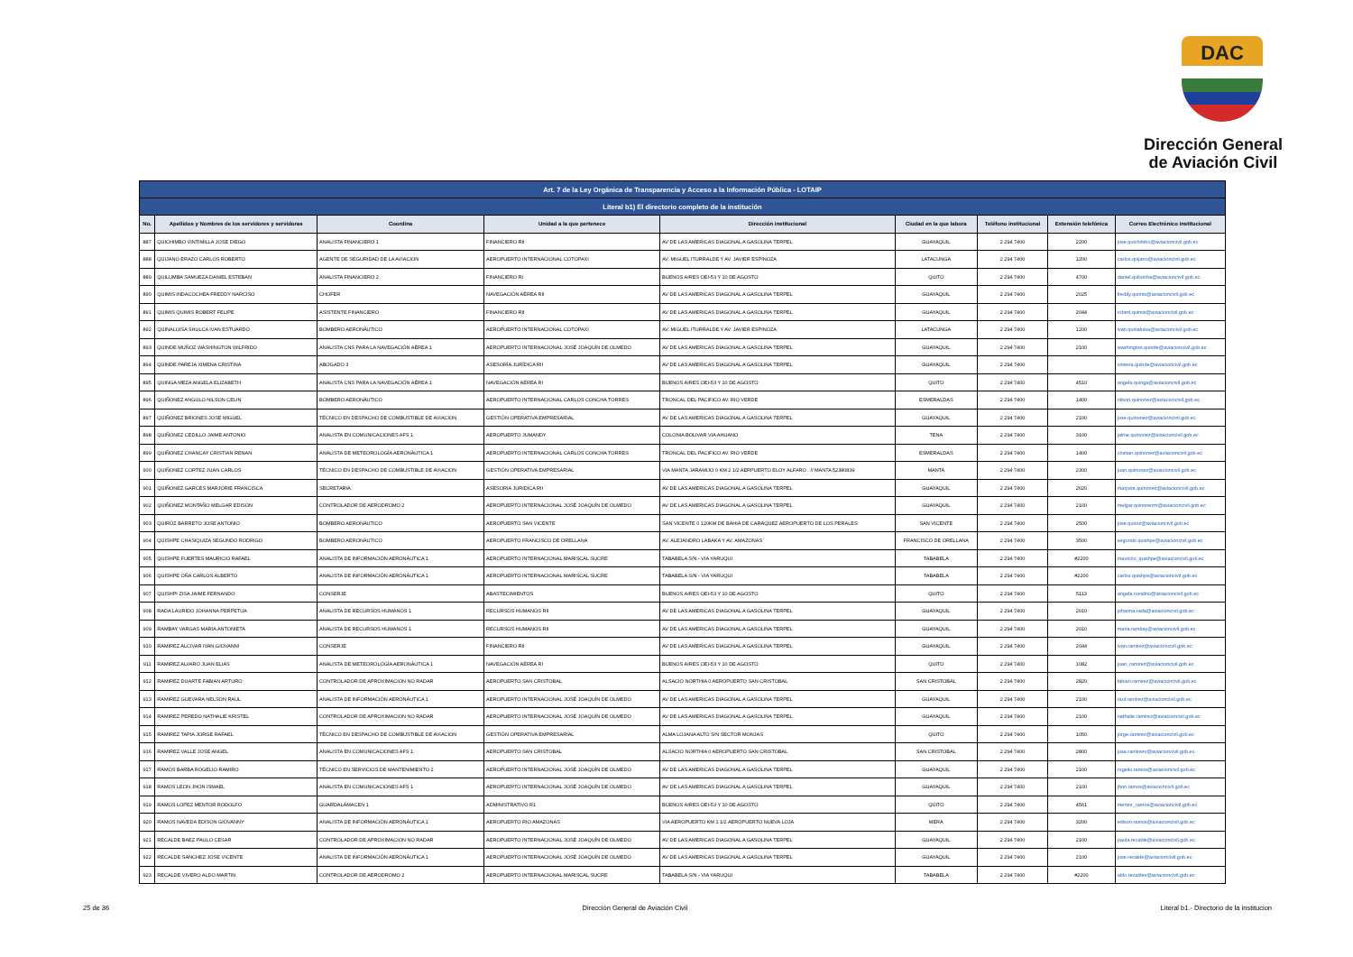DAC
Dirección General
de Aviación Civil
| Art. 7 de la Ley Orgánica de Transparencia y Acceso a la Información Pública - LOTAIP | | | | | | | | |
| Literal b1) El directorio completo de la institución | | | | | | | | |
| No. | Apellidos y Nombres de los servidores y servidoras | Coordina | Unidad a la que pertenece | Dirección institucional | Ciudad en la que labora | Teléfono institucional | Extensión telefónica | Correo Electrónico institucional |
| 887 | QUICHIMBO VINTIMILLA JOSE DIEGO | ANALISTA FINANCIERO 1 | FINANCIERO RII | AV DE LAS AMERICAS DIAGONAL A GASOLINA TERPEL | GUAYAQUIL | 2 294 7400 | 2200 | jose.quichimbo@aviacioncivil.gob.ec |
| 888 | QUIJANO ERAZO CARLOS ROBERTO | AGENTE DE SEGURIDAD DE LA AVIACION | AEROPUERTO INTERNACIONAL COTOPAXI | AV. MIGUEL ITURRALDE Y AV. JAVIER ESPINOZA | LATACUNGA | 2 294 7400 | 1200 | carlos.quijano@aviacioncivil.gob.ec |
| 889 | QUILUMBA SAMUEZA DANIEL ESTEBAN | ANALISTA FINANCIERO 2 | FINANCIERO RI | BUENOS AIRES OEI-53 Y 10 DE AGOSTO | QUITO | 2 294 7400 | 4700 | daniel.quilumba@aviacioncivil.gob.ec |
| 890 | QUIMIS INDACOCHEA FREDDY NARCISO | CHOFER | NAVEGACIÓN AÉREA RII | AV DE LAS AMERICAS DIAGONAL A GASOLINA TERPEL | GUAYAQUIL | 2 294 7400 | 2025 | freddy.quimis@aviacioncivil.gob.ec |
| 891 | QUIMIS QUIMIS ROBERT FELIPE | ASISTENTE FINANCIERO | FINANCIERO RII | AV DE LAS AMERICAS DIAGONAL A GASOLINA TERPEL | GUAYAQUIL | 2 294 7400 | 2044 | robert.quimis@aviacioncivil.gob.ec |
| 892 | QUINALUISA SHULCA IVAN ESTUARDO | BOMBERO AERONÁUTICO | AEROPUERTO INTERNACIONAL COTOPAXI | AV. MIGUEL ITURRALDE Y AV. JAVIER ESPINOZA | LATACUNGA | 2 294 7400 | 1200 | ivan.quinaluisa@aviacioncivil.gob.ec |
| 893 | QUINDE MUÑOZ WASHINGTON WILFRIDO | ANALISTA CNS PARA LA NAVEGACIÓN AÉREA 1 | AEROPUERTO INTERNACIONAL JOSÉ JOAQUÍN DE OLMEDO | AV DE LAS AMERICAS DIAGONAL A GASOLINA TERPEL | GUAYAQUIL | 2 294 7400 | 2100 | washington.quinde@aviacioncivil.gob.ec |
| 894 | QUINDE PAREJA XIMENA CRISTINA | ABOGADO 3 | ASESORÍA JURÍDICA RII | AV DE LAS AMERICAS DIAGONAL A GASOLINA TERPEL | GUAYAQUIL | 2 294 7400 | | ximena.quinde@aviacioncivil.gob.ec |
| 895 | QUINGA MEZA ANGELA ELIZABETH | ANALISTA CNS PARA LA NAVEGACIÓN AÉREA 1 | NAVEGACIÓN AÉREA RI | BUENOS AIRES OEI-53 Y 10 DE AGOSTO | QUITO | 2 294 7400 | 4510 | angela.quinga@aviacioncivil.gob.ec |
| 896 | QUIÑONEZ ANGULO NILSON CELIN | BOMBERO AERONÁUTICO | AEROPUERTO INTERNACIONAL CARLOS CONCHA TORRES | TRONCAL DEL PACIFICO AV. RIO VERDE | ESMERALDAS | 2 294 7400 | 1400 | nilson.quinonez@aviacioncivil.gob.ec |
| 897 | QUIÑONEZ BRIONES JOSE MIGUEL | TÉCNICO EN DESPACHO DE COMBUSTIBLE DE AVIACION | GESTIÓN OPERATIVA EMPRESARIAL | AV DE LAS AMERICAS DIAGONAL A GASOLINA TERPEL | GUAYAQUIL | 2 294 7400 | 2100 | jose.quinonez@aviacioncivil.gob.ec |
| 898 | QUIÑONEZ CEDILLO JAIME ANTONIO | ANALISTA EN COMUNICACIONES AFS 1 | AEROPUERTO JUMANDY | COLONIA BOLIVAR VIA AHUANO | TENA | 2 294 7400 | 3100 | jaime.quinonez@aviacioncivil.gob.ec |
| 899 | QUIÑONEZ CHANCAY CRISTIAN RENAN | ANALISTA DE METEOROLOGÍA AERONÁUTICA 1 | AEROPUERTO INTERNACIONAL CARLOS CONCHA TORRES | TRONCAL DEL PACIFICO AV. RIO VERDE | ESMERALDAS | 2 294 7400 | 1400 | cristian.quinonez@aviacioncivil.gob.ec |
| 900 | QUIÑONEZ CORTEZ JUAN CARLOS | TÉCNICO EN DESPACHO DE COMBUSTIBLE DE AVIACION | GESTIÓN OPERATIVA EMPRESARIAL | VIA MANTA JARAMIJO 0 KM 2 1/2 AERPUERTO ELOY ALFARO . // MANTA 52380839 | MANTA | 2 294 7400 | 2300 | juan.quinonez@aviacioncivil.gob.ec |
| 901 | QUIÑONEZ GARCES MARJORIE FRANCISCA | SECRETARIA | ASESORIA JURIDICA RII | AV DE LAS AMERICAS DIAGONAL A GASOLINA TERPEL | GUAYAQUIL | 2 294 7400 | 2020 | marjorie.quinonez@aviacioncivil.gob.ec |
| 902 | QUIÑONEZ MONTAÑO MELGAR EDISON | CONTROLADOR DE AERODROMO 2 | AEROPUERTO INTERNACIONAL JOSÉ JOAQUÍN DE OLMEDO | AV DE LAS AMERICAS DIAGONAL A GASOLINA TERPEL | GUAYAQUIL | 2 294 7400 | 2100 | melgar.quinonezm@aviacioncivil.gob.ec |
| 903 | QUIROZ BARRETO JOSE ANTONIO | BOMBERO AERONÁUTICO | AEROPUERTO SAN VICENTE | SAN VICENTE 0 120KM DE BAHIA DE CARAQUEZ AEROPUERTO DE LOS PERALES | SAN VICENTE | 2 294 7400 | 2500 | jose.quiroz@aviacioncivil.gob.ec |
| 904 | QUISHPE CHASIQUIZA SEGUNDO RODRIGO | BOMBERO AERONÁUTICO | AEROPUERTO FRANCISCO DE ORELLANA | AV. ALEJANDRO LABAKA Y AV. AMAZONAS | FRANCISCO DE ORELLANA | 2 294 7400 | 3500 | segundo.quishpe@aviacioncivil.gob.ec |
| 905 | QUISHPE FUERTES MAURICIO RAFAEL | ANALISTA DE INFORMACIÓN AERONÁUTICA 1 | AEROPUERTO INTERNACIONAL MARISCAL SUCRE | TABABELA S/N - VIA YARUQUI | TABABELA | 2 294 7400 | #2200 | mauricio_quishpe@aviacioncivil.gob.ec |
| 906 | QUISHPE OÑA CARLOS ALBERTO | ANALISTA DE INFORMACIÓN AERONÁUTICA 1 | AEROPUERTO INTERNACIONAL MARISCAL SUCRE | TABABELA S/N - VIA YARUQUI | TABABELA | 2 294 7400 | #2200 | carlos.quishpe@aviacioncivil.gob.ec |
| 907 | QUISHPI ZISA JAIME FERNANDO | CONSERJE | ABASTECIMIENTOS | BUENOS AIRES OEI-53 Y 10 DE AGOSTO | QUITO | 2 294 7400 | 5113 | angela.rovalino@aviacioncivil.gob.ec |
| 908 | RADA LAURIDO JOHANNA PERPETUA | ANALISTA DE RECURSOS HUMANOS 1 | RECURSOS HUMANOS RII | AV DE LAS AMERICAS DIAGONAL A GASOLINA TERPEL | GUAYAQUIL | 2 294 7400 | 2010 | johanna.rada@aviacioncivil.gob.ec |
| 909 | RAMBAY VARGAS MARIA ANTONIETA | ANALISTA DE RECURSOS HUMANOS 1 | RECURSOS HUMANOS RII | AV DE LAS AMERICAS DIAGONAL A GASOLINA TERPEL | GUAYAQUIL | 2 294 7400 | 2010 | maria.rambay@aviacioncivil.gob.ec |
| 910 | RAMIREZ ALCIVAR IVAN GIOVANNI | CONSERJE | FINANCIERO RII | AV DE LAS AMERICAS DIAGONAL A GASOLINA TERPEL | GUAYAQUIL | 2 294 7400 | 2044 | ivan.ramirez@aviacioncivil.gob.ec |
| 911 | RAMIREZ ALVARO JUAN ELIAS | ANALISTA DE METEOROLOGÍA AERONÁUTICA 1 | NAVEGACIÓN AÉREA RI | BUENOS AIRES OEI-53 Y 10 DE AGOSTO | QUITO | 2 294 7400 | 1082 | juan_ramirez@aviacioncivil.gob.ec |
| 912 | RAMIREZ DUARTE FABIAN ARTURO | CONTROLADOR DE APROXIMACION NO RADAR | AEROPUERTO SAN CRISTOBAL | ALSACIO NORTHIA 0 AEROPUERTO SAN CRISTOBAL | SAN CRISTOBAL | 2 294 7400 | 2820 | fabian.ramirez@aviacioncivil.gob.ec |
| 913 | RAMIREZ GUEVARA NELSON RAUL | ANALISTA DE INFORMACIÓN AERONÁUTICA 1 | AEROPUERTO INTERNACIONAL JOSÉ JOAQUÍN DE OLMEDO | AV DE LAS AMERICAS DIAGONAL A GASOLINA TERPEL | GUAYAQUIL | 2 294 7400 | 2100 | raul.ramirez@aviacioncivil.gob.ec |
| 914 | RAMIREZ PEREDO NATHALIE KRISTEL | CONTROLADOR DE APROXIMACION NO RADAR | AEROPUERTO INTERNACIONAL JOSÉ JOAQUÍN DE OLMEDO | AV DE LAS AMERICAS DIAGONAL A GASOLINA TERPEL | GUAYAQUIL | 2 294 7400 | 2100 | nathalie.ramirez@aviacioncivil.gob.ec |
| 915 | RAMIREZ TAPIA JORGE RAFAEL | TÉCNICO EN DESPACHO DE COMBUSTIBLE DE AVIACION | GESTIÓN OPERATIVA EMPRESARIAL | ALMA LOJANA ALTO S/N SECTOR MONJAS | QUITO | 2 294 7400 | 1050 | jorge.ramirez@aviacioncivil.gob.ec |
| 916 | RAMIREZ VALLE JOSE ANGEL | ANALISTA EN COMUNICACIONES AFS 1 | AEROPUERTO SAN CRISTOBAL | ALSACIO NORTHIA 0 AEROPUERTO SAN CRISTOBAL | SAN CRISTOBAL | 2 294 7400 | 2800 | jose.ramirezv@aviacioncivil.gob.ec |
| 917 | RAMOS BARBA ROGELIO RAMIRO | TÉCNICO EN SERVICIOS DE MANTENIMIENTO 2 | AEROPUERTO INTERNACIONAL JOSÉ JOAQUÍN DE OLMEDO | AV DE LAS AMERICAS DIAGONAL A GASOLINA TERPEL | GUAYAQUIL | 2 294 7400 | 2100 | rogelio.ramos@aviacioncivil.gob.ec |
| 918 | RAMOS LEON JHON ISMAEL | ANALISTA EN COMUNICACIONES AFS 1 | AEROPUERTO INTERNACIONAL JOSÉ JOAQUÍN DE OLMEDO | AV DE LAS AMERICAS DIAGONAL A GASOLINA TERPEL | GUAYAQUIL | 2 294 7400 | 2100 | jhon.ramos@aviacioncivil.gob.ec |
| 919 | RAMOS LOPEZ MENTOR RODOLFO | GUARDALAMACEN 1 | ADMINISTRATIVO R1 | BUENOS AIRES OEI-53 Y 10 DE AGOSTO | QUITO | 2 294 7400 | 4561 | mentor_ramos@aviacioncivil.gob.ec |
| 920 | RAMOS NAVEDA EDISON GIOVANNY | ANALISTA DE INFORMACIÓN AERONÁUTICA 1 | AEROPUERTO RIO AMAZONAS | VIA AEROPUERTO KM 1 1/2 AEROPUERTO NUEVA LOJA | MERA | 2 294 7400 | 3200 | edison.ramos@aviacioncivil.gob.ec |
| 921 | RECALDE BAEZ PAULO CESAR | CONTROLADOR DE APROXIMACION NO RADAR | AEROPUERTO INTERNACIONAL JOSÉ JOAQUÍN DE OLMEDO | AV DE LAS AMERICAS DIAGONAL A GASOLINA TERPEL | GUAYAQUIL | 2 294 7400 | 2100 | paula.recalde@aviacioncivil.gob.ec |
| 922 | RECALDE SANCHEZ JOSE VICENTE | ANALISTA DE INFORMACIÓN AERONÁUTICA 1 | AEROPUERTO INTERNACIONAL JOSÉ JOAQUÍN DE OLMEDO | AV DE LAS AMERICAS DIAGONAL A GASOLINA TERPEL | GUAYAQUIL | 2 294 7400 | 2100 | jose.recalde@aviacioncivil.gob.ec |
| 923 | RECALDE VIVERO ALDO MARTIN | CONTROLADOR DE AERODROMO 2 | AEROPUERTO INTERNACIONAL MARISCAL SUCRE | TABABELA S/N - VIA YARUQUI | TABABELA | 2 294 7400 | #2200 | aldo.recaldev@aviacioncivil.gob.ec |
25 de 36 Dirección General de Aviación Civil Literal b1.- Directorio de la institucion